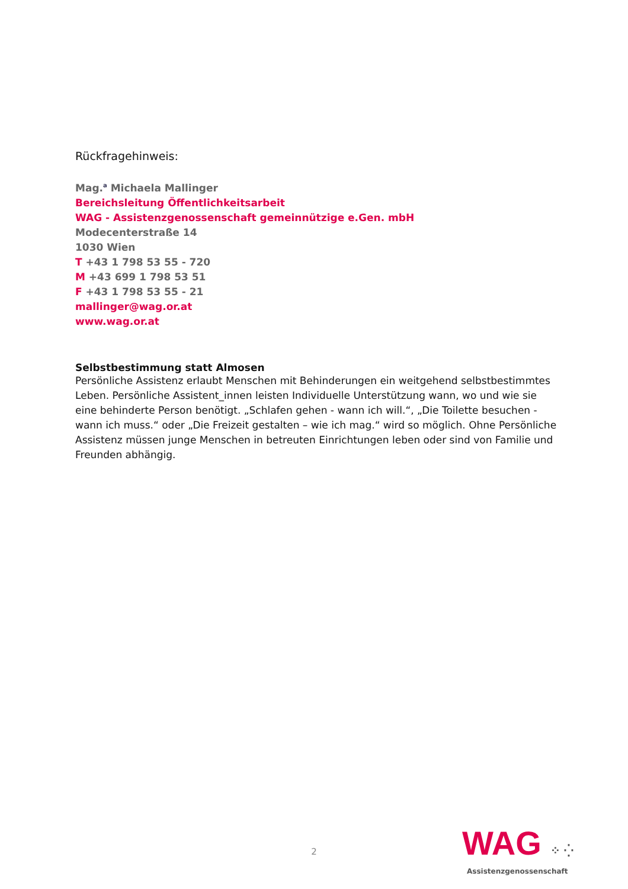Rückfragehinweis:
Mag.<sup>a</sup> Michaela Mallinger
Bereichsleitung Öffentlichkeitsarbeit
WAG - Assistenzgenossenschaft gemeinnützige e.Gen. mbH
Modecenterstraße 14
1030 Wien
T +43 1 798 53 55 - 720
M +43 699 1 798 53 51
F +43 1 798 53 55 - 21
mallinger@wag.or.at
www.wag.or.at
Selbstbestimmung statt Almosen
Persönliche Assistenz erlaubt Menschen mit Behinderungen ein weitgehend selbstbestimmtes Leben. Persönliche Assistent_innen leisten Individuelle Unterstützung wann, wo und wie sie eine behinderte Person benötigt. „Schlafen gehen - wann ich will.“, „Die Toilette besuchen - wann ich muss.“ oder „Die Freizeit gestalten – wie ich mag.“ wird so möglich. Ohne Persönliche Assistenz müssen junge Menschen in betreuten Einrichtungen leben oder sind von Familie und Freunden abhängig.
2
WAG ⁘ ⁛
Assistenzgenossenschaft